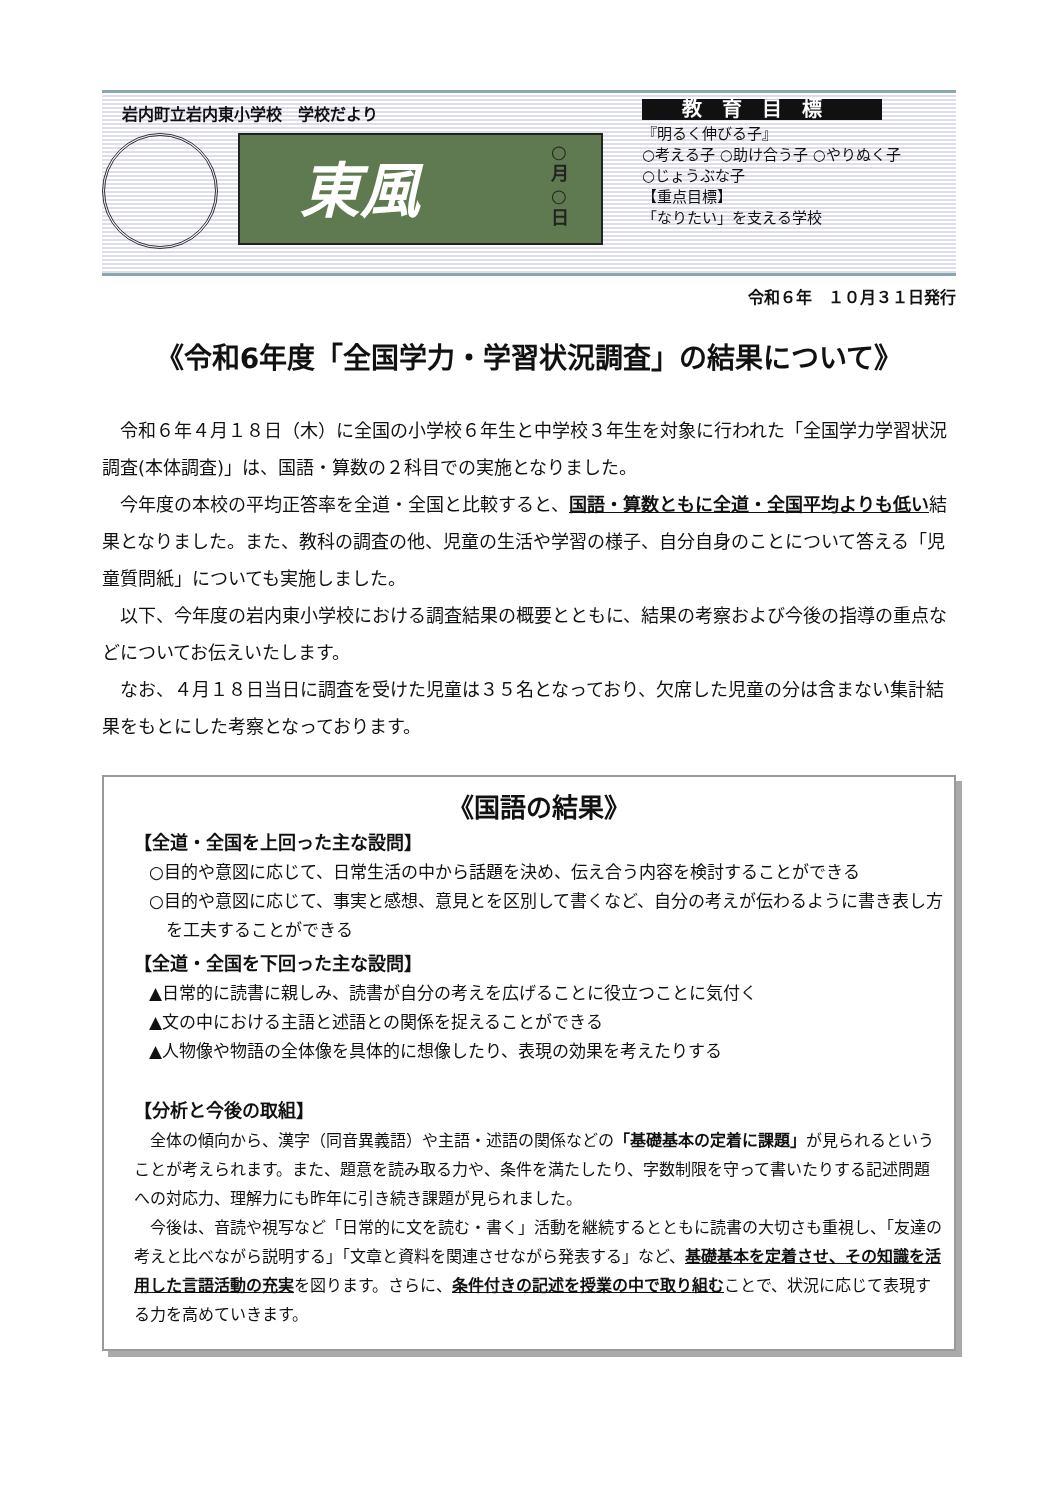岩内町立岩内東小学校　学校だより
東風 ○月○日
教育目標
『明るく伸びる子』
○考える子 ○助け合う子 ○やりぬく子
○じょうぶな子
【重点目標】
「なりたい」を支える学校
令和６年　１０月３１日発行
《令和6年度「全国学力・学習状況調査」の結果について》
令和６年４月１８日（木）に全国の小学校６年生と中学校３年生を対象に行われた「全国学力学習状況調査(本体調査)」は、国語・算数の２科目での実施となりました。
今年度の本校の平均正答率を全道・全国と比較すると、国語・算数ともに全道・全国平均よりも低い結果となりました。また、教科の調査の他、児童の生活や学習の様子、自分自身のことについて答える「児童質問紙」についても実施しました。
以下、今年度の岩内東小学校における調査結果の概要とともに、結果の考察および今後の指導の重点などについてお伝えいたします。
なお、４月１８日当日に調査を受けた児童は３５名となっており、欠席した児童の分は含まない集計結果をもとにした考察となっております。
《国語の結果》
【全道・全国を上回った主な設問】
○目的や意図に応じて、日常生活の中から話題を決め、伝え合う内容を検討することができる
○目的や意図に応じて、事実と感想、意見とを区別して書くなど、自分の考えが伝わるように書き表し方を工夫することができる
【全道・全国を下回った主な設問】
▲日常的に読書に親しみ、読書が自分の考えを広げることに役立つことに気付く
▲文の中における主語と述語との関係を捉えることができる
▲人物像や物語の全体像を具体的に想像したり、表現の効果を考えたりする
【分析と今後の取組】
全体の傾向から、漢字（同音異義語）や主語・述語の関係などの「基礎基本の定着に課題」が見られるということが考えられます。また、題意を読み取る力や、条件を満たしたり、字数制限を守って書いたりする記述問題への対応力、理解力にも昨年に引き続き課題が見られました。
今後は、音読や視写など「日常的に文を読む・書く」活動を継続するとともに読書の大切さも重視し、「友達の考えと比べながら説明する」「文章と資料を関連させながら発表する」など、基礎基本を定着させ、その知識を活用した言語活動の充実を図ります。さらに、条件付きの記述を授業の中で取り組むことで、状況に応じて表現する力を高めていきます。